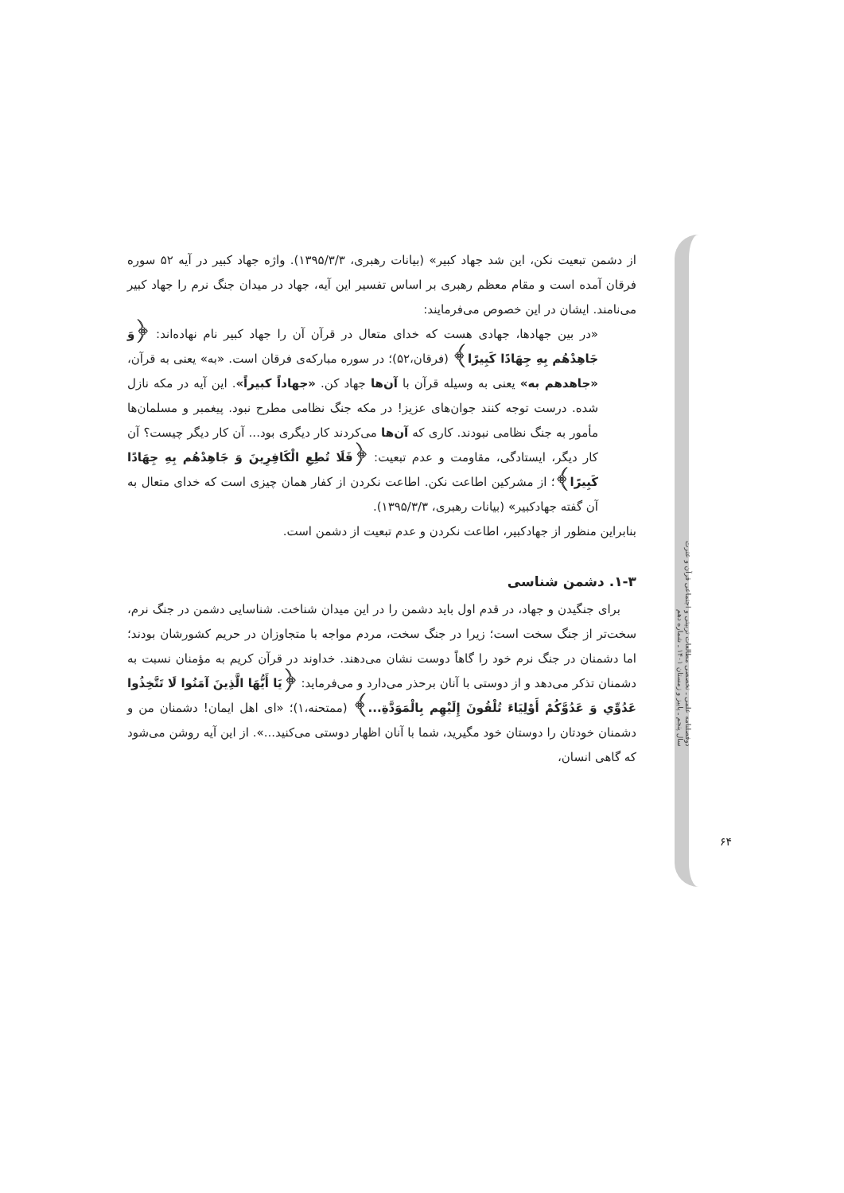از دشمن تبعیت نکن، این شد جهاد کبیر» (بیانات رهبری، ۱۳۹۵/۳/۳). واژه جهاد کبیر در آیه ۵۲ سوره فرقان آمده است و مقام معظم رهبری بر اساس تفسیر این آیه، جهاد در میدان جنگ نرم را جهاد کبیر می‌نامند. ایشان در این خصوص می‌فرمایند:
«در بین جهادها، جهادی هست که خدای متعال در قرآن آن را جهاد کبیر نام نهاده‌اند: ﴿وَ جَاهِدْهُم بِهِ جِهَادًا كَبِيرًا﴾ (فرقان،۵۲)؛ در سوره مبارکه‌ی فرقان است. «به» یعنی به قرآن، «جاهدهم به» یعنی به وسیله قرآن با آن‌ها جهاد کن. «جهاداً کبیراً». این آیه در مکه نازل شده. درست توجه کنند جوان‌های عزیز! در مکه جنگ نظامی مطرح نبود. پیغمبر و مسلمان‌ها مأمور به جنگ نظامی نبودند. کاری که آن‌ها می‌کردند کار دیگری بود... آن کار دیگر چیست؟ آن کار دیگر، ایستادگی، مقاومت و عدم تبعیت: ﴿فَلَا تُطِعِ الْكَافِرِينَ وَ جَاهِدْهُم بِهِ جِهَادًا كَبِيرًا﴾؛ از مشرکین اطاعت نکن. اطاعت نکردن از کفار همان چیزی است که خدای متعال به آن گفته جهادکبیر» (بیانات رهبری، ۱۳۹۵/۳/۳).
بنابراین منظور از جهادکبیر، اطاعت نکردن و عدم تبعیت از دشمن است.
۱-۳. دشمن شناسی
برای جنگیدن و جهاد، در قدم اول باید دشمن را در این میدان شناخت. شناسایی دشمن در جنگ نرم، سخت‌تر از جنگ سخت است؛ زیرا در جنگ سخت، مردم مواجه با متجاوزان در حریم کشورشان بودند؛ اما دشمنان در جنگ نرم خود را گاهاً دوست نشان می‌دهند. خداوند در قرآن کریم به مؤمنان نسبت به دشمنان تذکر می‌دهد و از دوستی با آنان برحذر می‌دارد و می‌فرماید: ﴿يَا أَيُّهَا الَّذِينَ آمَنُوا لَا تَتَّخِذُوا عَدُوِّي وَ عَدُوَّكُمْ أَوْلِيَاءَ تُلْقُونَ إِلَيْهِم بِالْمَوَدَّةِ...﴾ (ممتحنه،۱)؛ «ای اهل ایمان! دشمنان من و دشمنان خودتان را دوستان خود مگیرید، شما با آنان اظهار دوستی می‌کنید...». از این آیه روشن می‌شود که گاهی انسان،
دوفصلنامه علمی ـ تخصصی مطالعات تربیتی و اجتماعی قرآن و عترت
سال پنجم ـ پاییز و زمستان ۱۴۰۱ ـ شماره دهم
۶۴